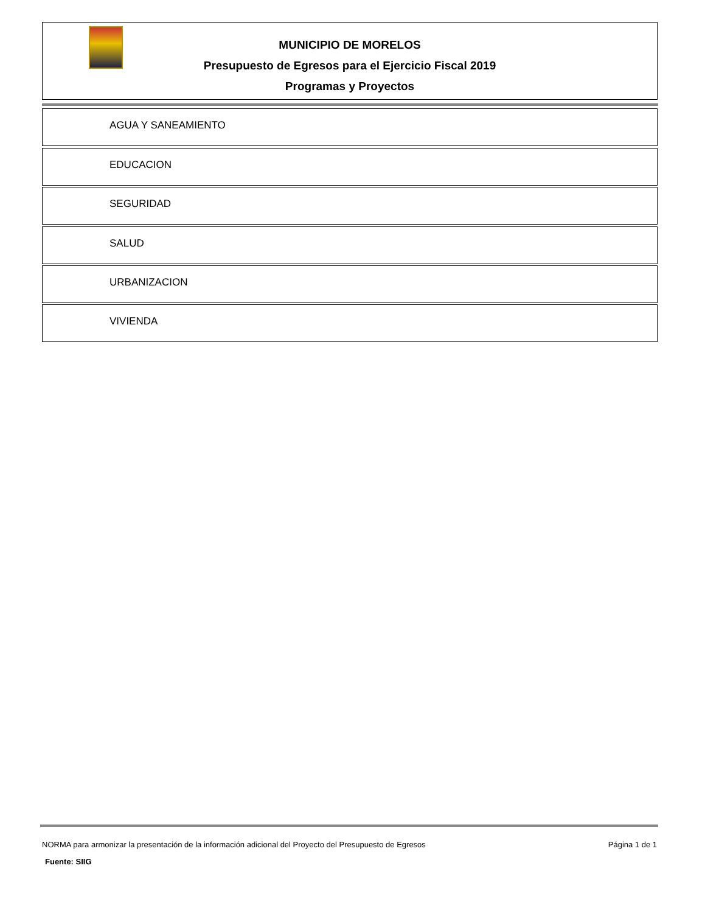MUNICIPIO DE MORELOS
Presupuesto de Egresos para el Ejercicio Fiscal 2019
Programas y Proyectos
AGUA Y SANEAMIENTO
EDUCACION
SEGURIDAD
SALUD
URBANIZACION
VIVIENDA
NORMA para armonizar la presentación de la información adicional del Proyecto del Presupuesto de Egresos Página 1 de 1
Fuente: SIIG